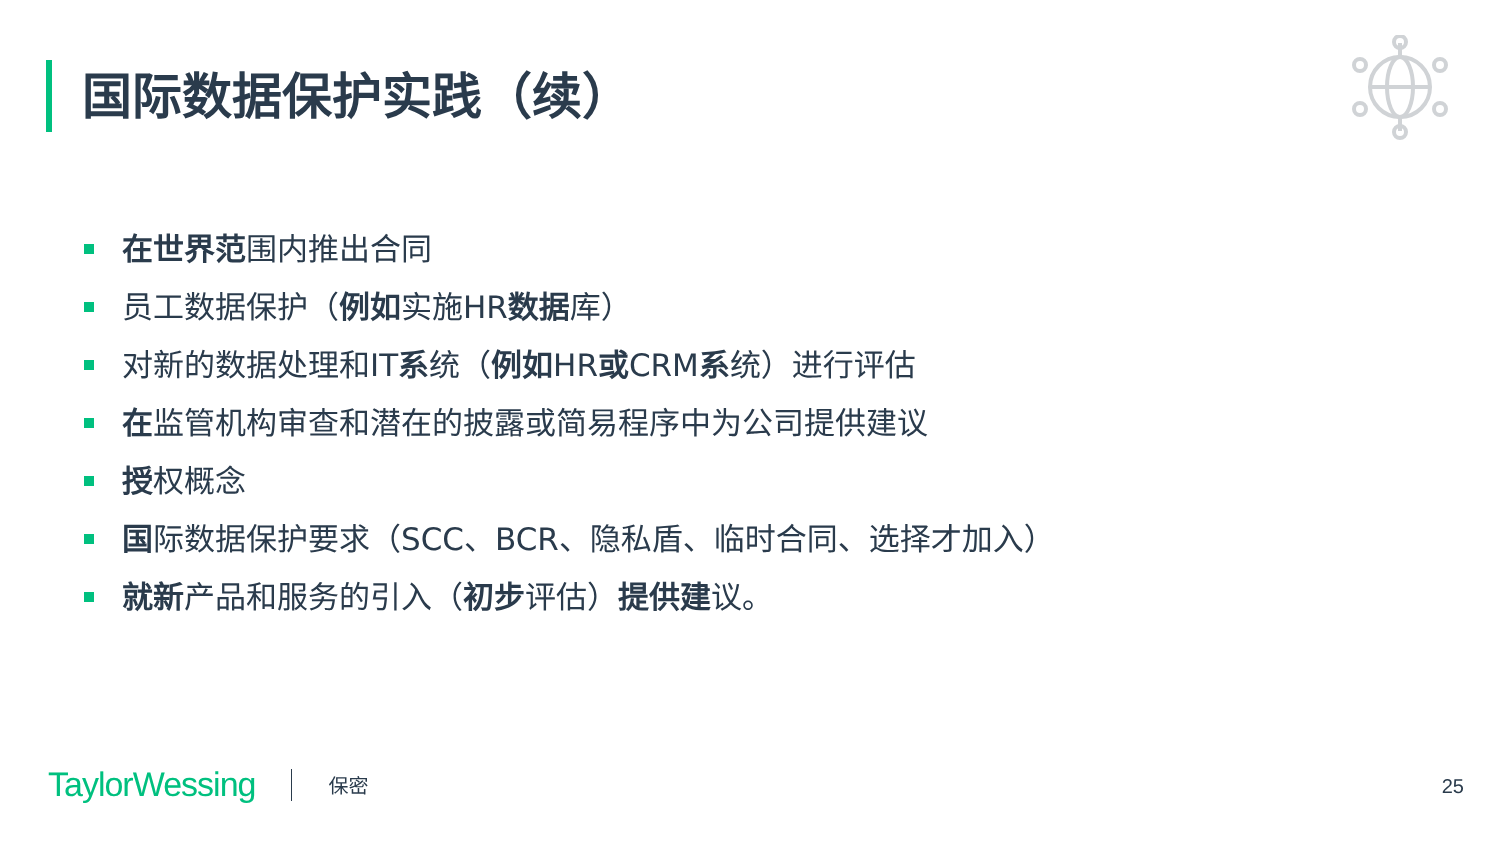国际数据保护实践（续）
在世界范围内推出合同
员工数据保护（例如实施HR数据库）
对新的数据处理和IT系统（例如HR或CRM系统）进行评估
在监管机构审查和潜在的披露或简易程序中为公司提供建议
授权概念
国际数据保护要求（SCC、BCR、隐私盾、临时合同、选择才加入）
就新产品和服务的引入（初步评估）提供建议。
TaylorWessing 保密
25